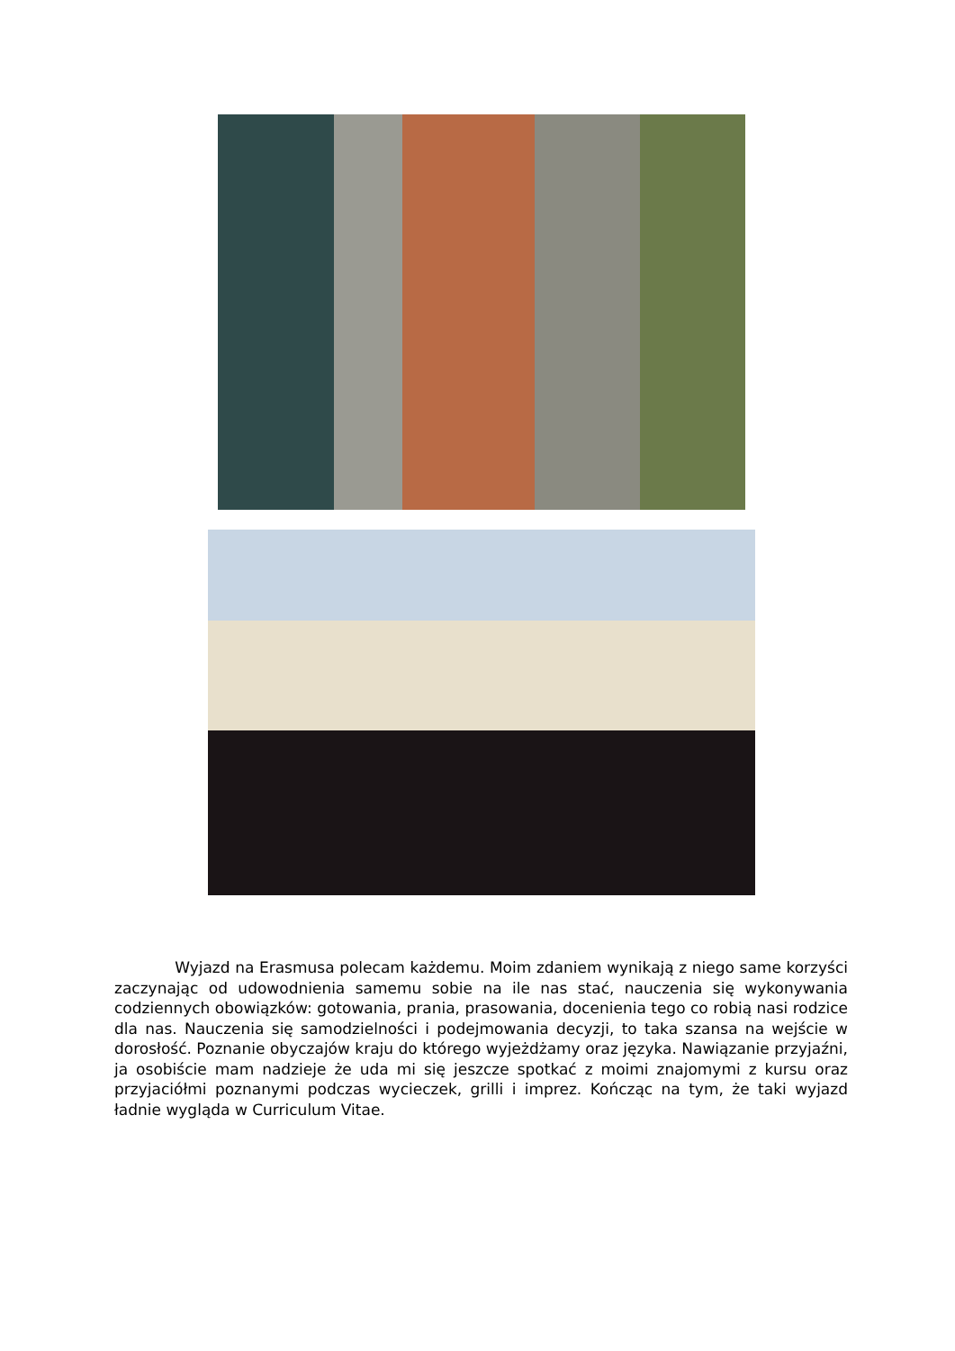Wyjazd na Erasmusa polecam każdemu. Moim zdaniem wynikają z niego same korzyści zaczynając od udowodnienia samemu sobie na ile nas stać, nauczenia się wykonywania codziennych obowiązków: gotowania, prania, prasowania, docenienia tego co robią nasi rodzice dla nas. Nauczenia się samodzielności i podejmowania decyzji, to taka szansa na wejście w dorosłość. Poznanie obyczajów kraju do którego wyjeżdżamy oraz języka. Nawiązanie przyjaźni, ja osobiście mam nadzieje że uda mi się jeszcze spotkać z moimi znajomymi z kursu oraz przyjaciółmi poznanymi podczas wycieczek, grilli i imprez. Kończąc na tym, że taki wyjazd ładnie wygląda w Curriculum Vitae.